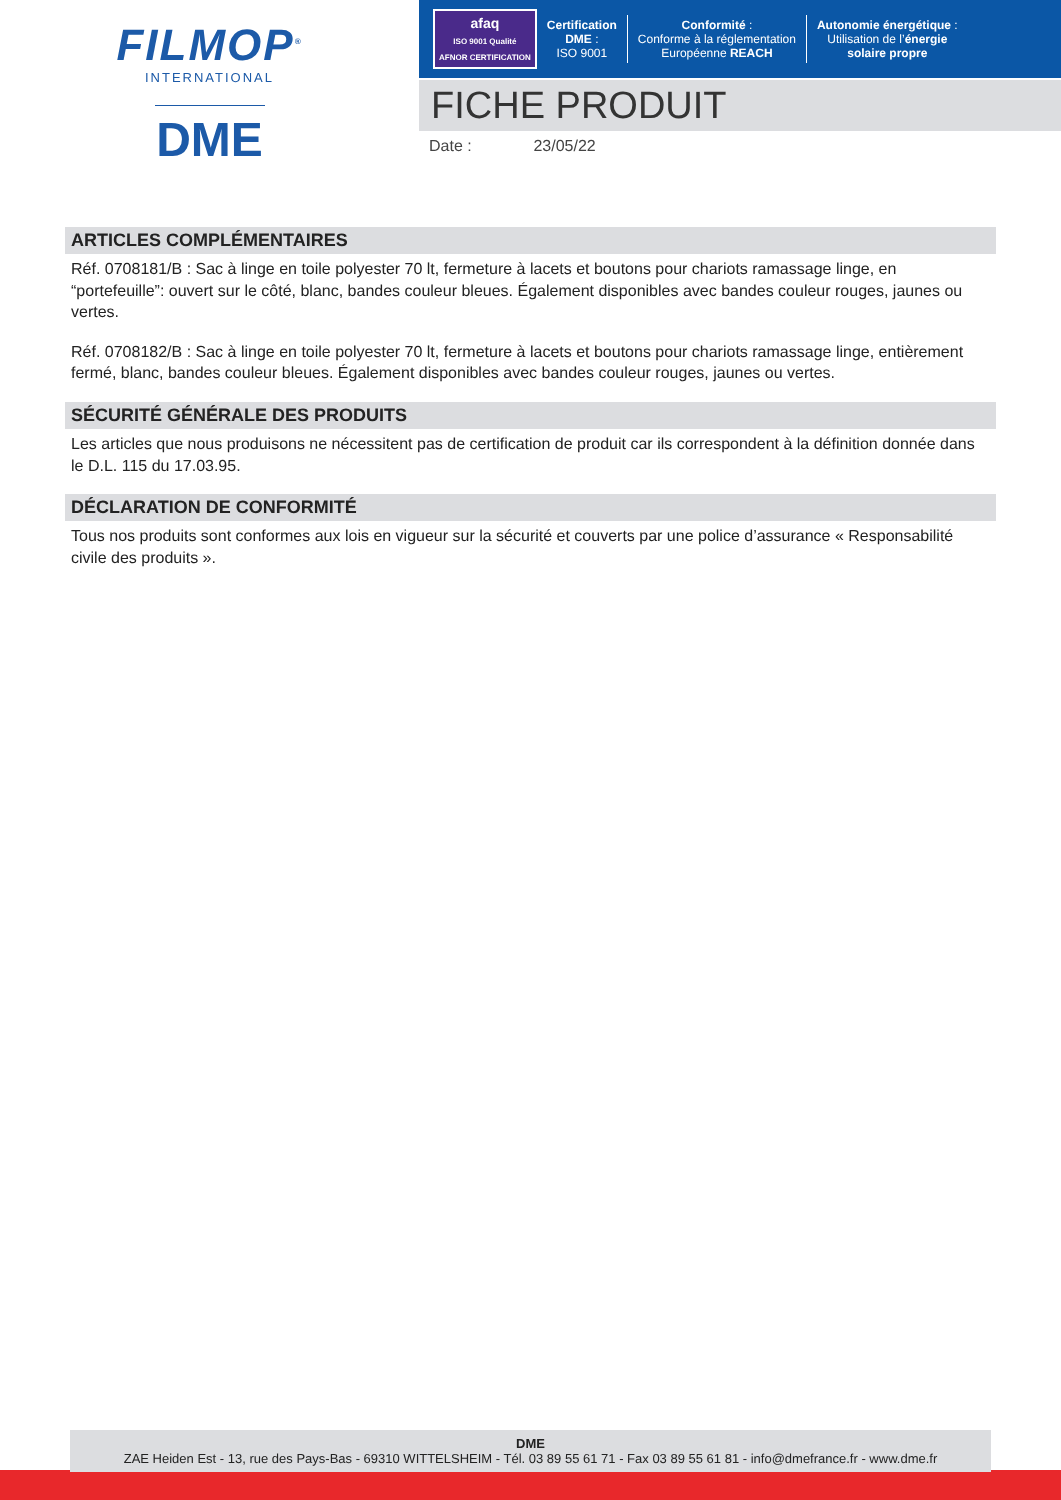FILMOP<sup>®</sup>
INTERNATIONAL
DME
afaq
ISO 9001 Qualité
AFNOR CERTIFICATION
Certification
DME :
ISO 9001
Conformité :
Conforme à la réglementation
Européenne REACH
Autonomie énergétique :
Utilisation de l’énergie
solaire propre
FICHE PRODUIT
Date : 23/05/22
ARTICLES COMPLÉMENTAIRES
Réf. 0708181/B : Sac à linge en toile polyester 70 lt, fermeture à lacets et boutons pour chariots ramassage linge, en “portefeuille”: ouvert sur le côté, blanc, bandes couleur bleues. Également disponibles avec bandes couleur rouges, jaunes ou vertes.
Réf. 0708182/B : Sac à linge en toile polyester 70 lt, fermeture à lacets et boutons pour chariots ramassage linge, entièrement fermé, blanc, bandes couleur bleues. Également disponibles avec bandes couleur rouges, jaunes ou vertes.
SÉCURITÉ GÉNÉRALE DES PRODUITS
Les articles que nous produisons ne nécessitent pas de certification de produit car ils correspondent à la définition donnée dans le D.L. 115 du 17.03.95.
DÉCLARATION DE CONFORMITÉ
Tous nos produits sont conformes aux lois en vigueur sur la sécurité et couverts par une police d’assurance « Responsabilité civile des produits ».
DME
ZAE Heiden Est - 13, rue des Pays-Bas - 69310 WITTELSHEIM - Tél. 03 89 55 61 71 - Fax 03 89 55 61 81 - info@dmefrance.fr - www.dme.fr